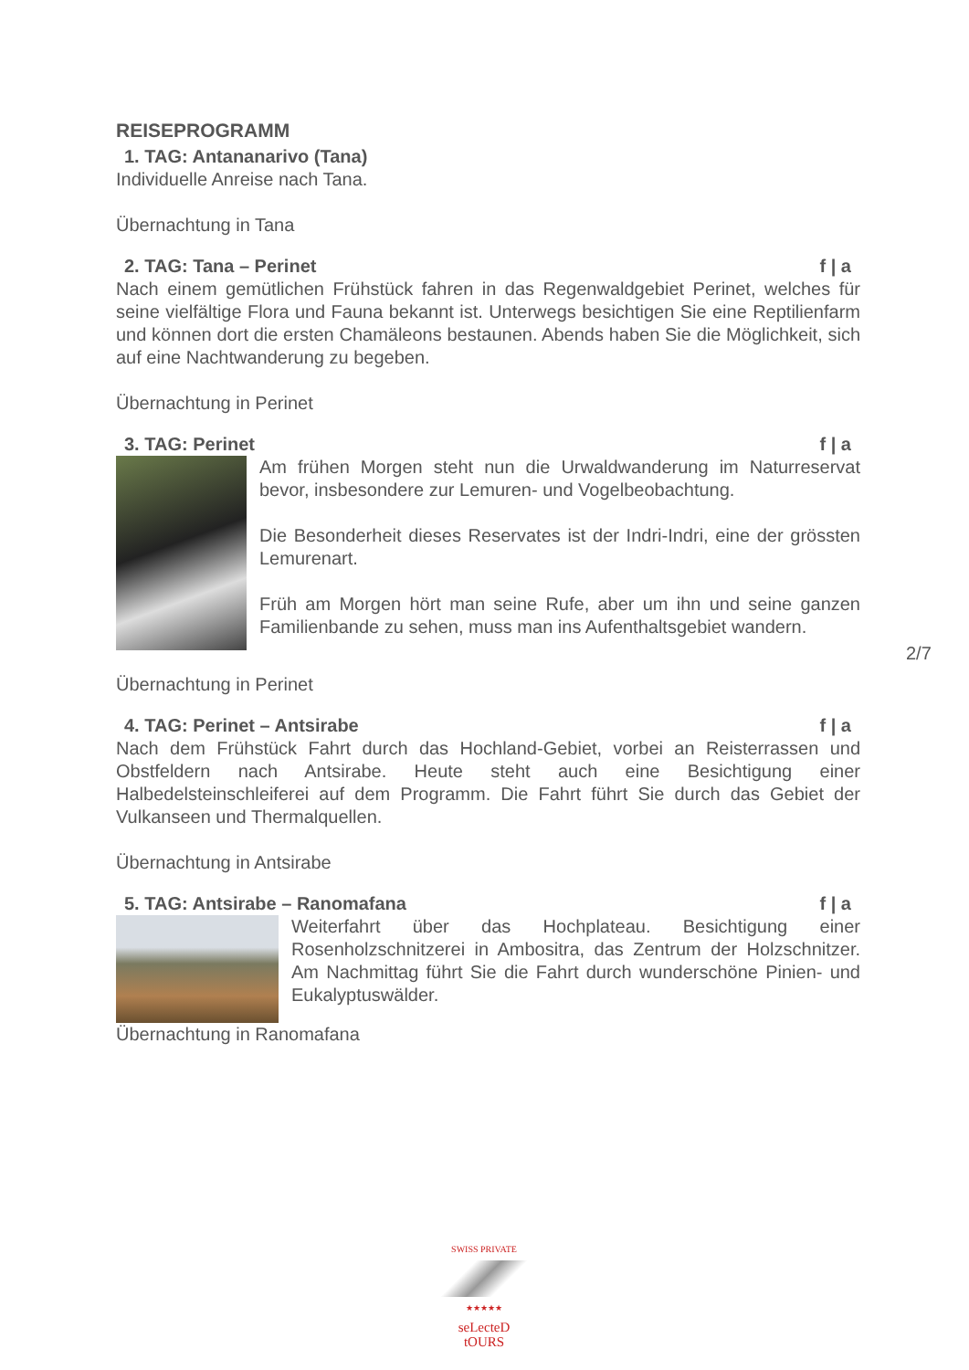REISEPROGRAMM
1. TAG: Antananarivo (Tana)
Individuelle Anreise nach Tana.
Übernachtung in Tana
2. TAG: Tana – Perinet f | a
Nach einem gemütlichen Frühstück fahren in das Regenwaldgebiet Perinet, welches für seine vielfältige Flora und Fauna bekannt ist. Unterwegs besichtigen Sie eine Reptilienfarm und können dort die ersten Chamäleons bestaunen. Abends haben Sie die Möglichkeit, sich auf eine Nachtwanderung zu begeben.
Übernachtung in Perinet
3. TAG: Perinet f | a
Am frühen Morgen steht nun die Urwaldwanderung im Naturreservat bevor, insbesondere zur Lemuren- und Vogelbeobachtung.
Die Besonderheit dieses Reservates ist der Indri-Indri, eine der grössten Lemurenart.
Früh am Morgen hört man seine Rufe, aber um ihn und seine ganzen Familienbande zu sehen, muss man ins Aufenthaltsgebiet wandern.
Übernachtung in Perinet
4. TAG: Perinet – Antsirabe f | a
Nach dem Frühstück Fahrt durch das Hochland-Gebiet, vorbei an Reisterrassen und Obstfeldern nach Antsirabe. Heute steht auch eine Besichtigung einer Halbedelsteinschleiferei auf dem Programm. Die Fahrt führt Sie durch das Gebiet der Vulkanseen und Thermalquellen.
Übernachtung in Antsirabe
5. TAG: Antsirabe – Ranomafana f | a
Weiterfahrt über das Hochplateau. Besichtigung einer Rosenholzschnitzerei in Ambositra, das Zentrum der Holzschnitzer. Am Nachmittag führt Sie die Fahrt durch wunderschöne Pinien- und Eukalyptuswälder.
Übernachtung in Ranomafana
2/7
SWISS PRIVATE
★★★★★
seLecteD
tOURS